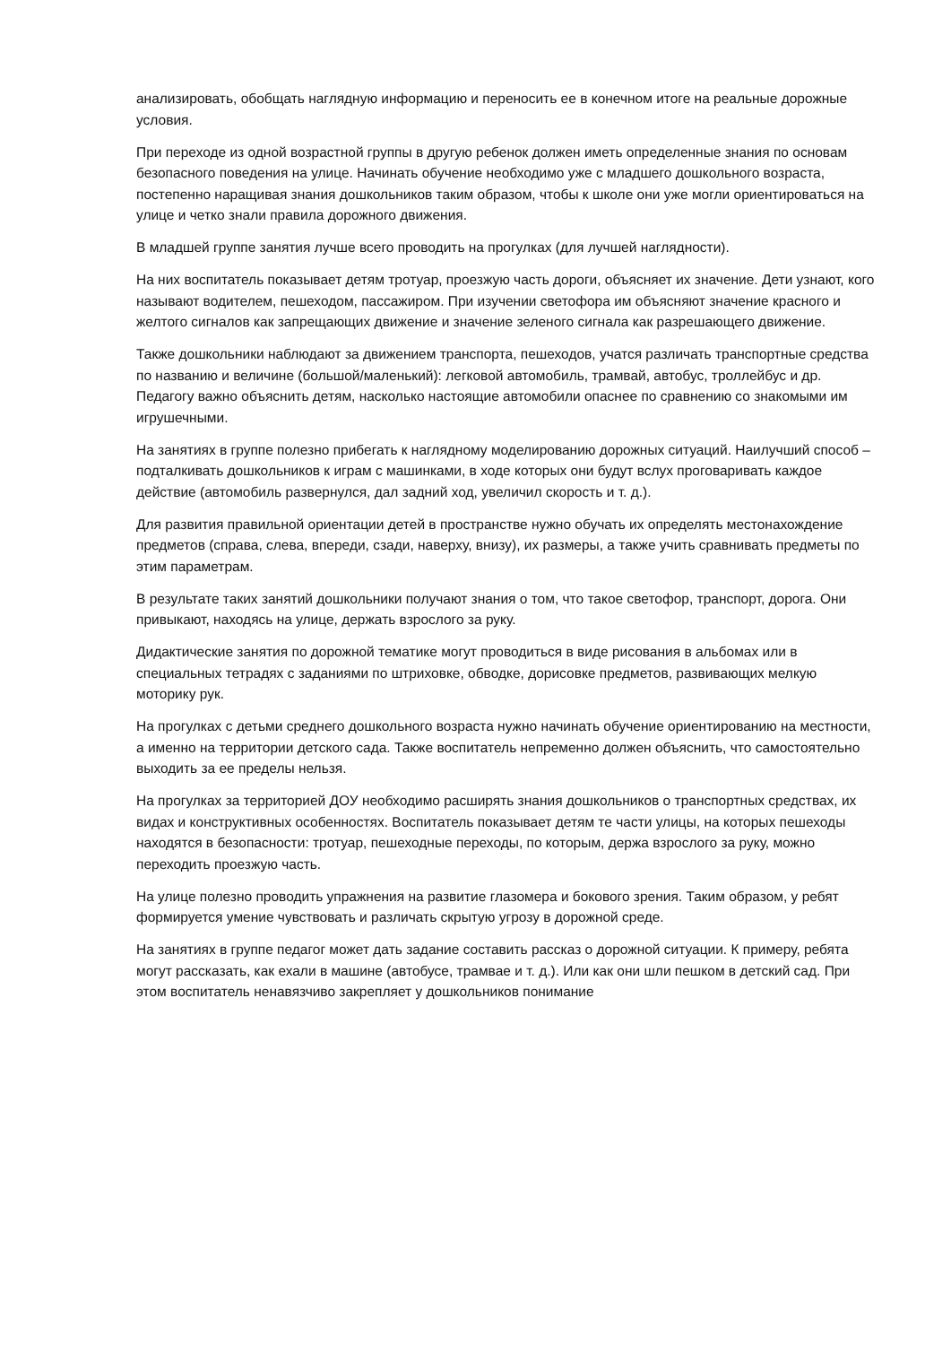анализировать, обобщать наглядную информацию и переносить ее в конечном итоге на реальные дорожные условия.
При переходе из одной возрастной группы в другую ребенок должен иметь определенные знания по основам безопасного поведения на улице. Начинать обучение необходимо уже с младшего дошкольного возраста, постепенно наращивая знания дошкольников таким образом, чтобы к школе они уже могли ориентироваться на улице и четко знали правила дорожного движения.
В младшей группе занятия лучше всего проводить на прогулках (для лучшей наглядности).
На них воспитатель показывает детям тротуар, проезжую часть дороги, объясняет их значение. Дети узнают, кого называют водителем, пешеходом, пассажиром. При изучении светофора им объясняют значение красного и желтого сигналов как запрещающих движение и значение зеленого сигнала как разрешающего движение.
Также дошкольники наблюдают за движением транспорта, пешеходов, учатся различать транспортные средства по названию и величине (большой/маленький): легковой автомобиль, трамвай, автобус, троллейбус и др. Педагогу важно объяснить детям, насколько настоящие автомобили опаснее по сравнению со знакомыми им игрушечными.
На занятиях в группе полезно прибегать к наглядному моделированию дорожных ситуаций. Наилучший способ – подталкивать дошкольников к играм с машинками, в ходе которых они будут вслух проговаривать каждое действие (автомобиль развернулся, дал задний ход, увеличил скорость и т. д.).
Для развития правильной ориентации детей в пространстве нужно обучать их определять местонахождение предметов (справа, слева, впереди, сзади, наверху, внизу), их размеры, а также учить сравнивать предметы по этим параметрам.
В результате таких занятий дошкольники получают знания о том, что такое светофор, транспорт, дорога. Они привыкают, находясь на улице, держать взрослого за руку.
Дидактические занятия по дорожной тематике могут проводиться в виде рисования в альбомах или в специальных тетрадях с заданиями по штриховке, обводке, дорисовке предметов, развивающих мелкую моторику рук.
На прогулках с детьми среднего дошкольного возраста нужно начинать обучение ориентированию на местности, а именно на территории детского сада. Также воспитатель непременно должен объяснить, что самостоятельно выходить за ее пределы нельзя.
На прогулках за территорией ДОУ необходимо расширять знания дошкольников о транспортных средствах, их видах и конструктивных особенностях. Воспитатель показывает детям те части улицы, на которых пешеходы находятся в безопасности: тротуар, пешеходные переходы, по которым, держа взрослого за руку, можно переходить проезжую часть.
На улице полезно проводить упражнения на развитие глазомера и бокового зрения. Таким образом, у ребят формируется умение чувствовать и различать скрытую угрозу в дорожной среде.
На занятиях в группе педагог может дать задание составить рассказ о дорожной ситуации. К примеру, ребята могут рассказать, как ехали в машине (автобусе, трамвае и т. д.). Или как они шли пешком в детский сад. При этом воспитатель ненавязчиво закрепляет у дошкольников понимание